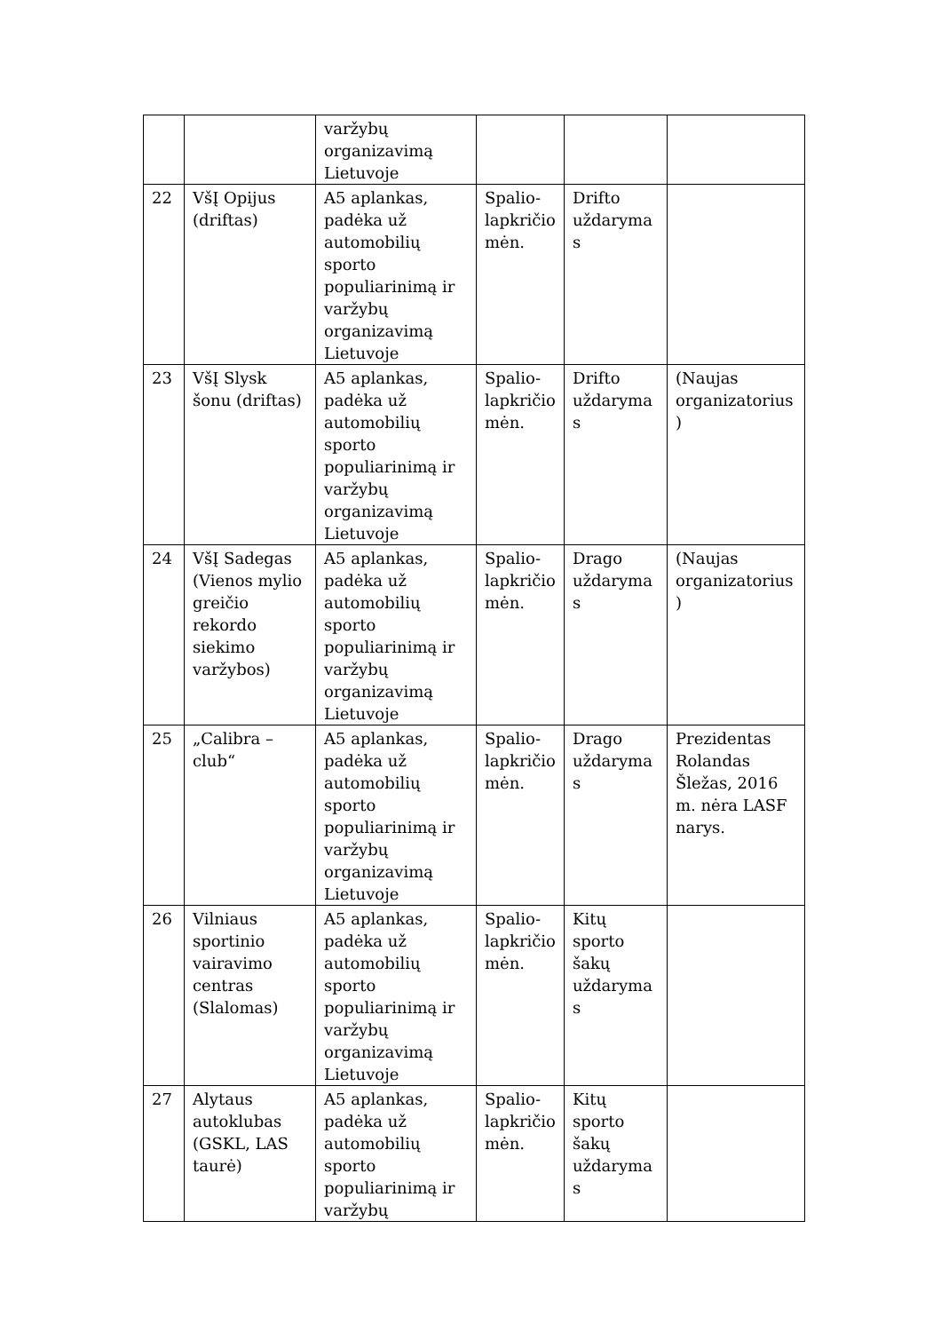| | | varžybų organizavimą Lietuvoje | | | |
| 22 | VšĮ Opijus (driftas) | A5 aplankas, padėka už automobilių sporto populiarinimą ir varžybų organizavimą Lietuvoje | Spalio-lapkričio mėn. | Drifto uždaryma s | |
| 23 | VšĮ Slysk šonu (driftas) | A5 aplankas, padėka už automobilių sporto populiarinimą ir varžybų organizavimą Lietuvoje | Spalio-lapkričio mėn. | Drifto uždaryma s | (Naujas organizatorius ) |
| 24 | VšĮ Sadegas (Vienos mylio greičio rekordo siekimo varžybos) | A5 aplankas, padėka už automobilių sporto populiarinimą ir varžybų organizavimą Lietuvoje | Spalio-lapkričio mėn. | Drago uždaryma s | (Naujas organizatorius ) |
| 25 | „Calibra – club“ | A5 aplankas, padėka už automobilių sporto populiarinimą ir varžybų organizavimą Lietuvoje | Spalio-lapkričio mėn. | Drago uždaryma s | Prezidentas Rolandas Šležas, 2016 m. nėra LASF narys. |
| 26 | Vilniaus sportinio vairavimo centras (Slalomas) | A5 aplankas, padėka už automobilių sporto populiarinimą ir varžybų organizavimą Lietuvoje | Spalio-lapkričio mėn. | Kitų sporto šakų uždaryma s | |
| 27 | Alytaus autoklubas (GSKL, LAS taurė) | A5 aplankas, padėka už automobilių sporto populiarinimą ir varžybų | Spalio-lapkričio mėn. | Kitų sporto šakų uždaryma s | |